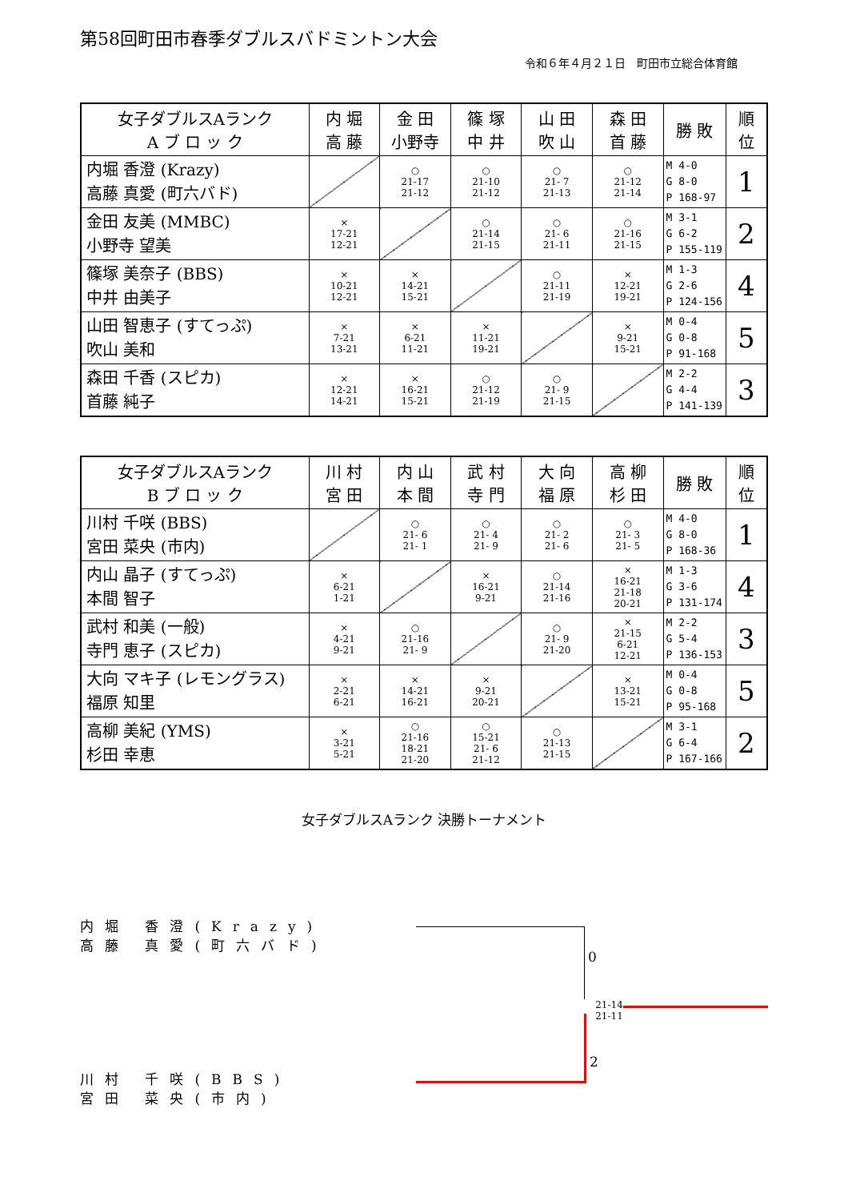第58回町田市春季ダブルスバドミントン大会
令和６年４月２１日　町田市立総合体育館
| 女子ダブルスAランク A ブ ロ ッ ク | 内 堀 高 藤 | 金 田 小野寺 | 篠 塚 中 井 | 山 田 吹 山 | 森 田 首 藤 | 勝 敗 | 順 位 |
| --- | --- | --- | --- | --- | --- | --- | --- |
| 内堀 香澄 (Krazy) 高藤 真愛 (町六バド) | | ○ 21-17 21-12 | ○ 21-10 21-12 | ○ 21- 7 21-13 | ○ 21-12 21-14 | M 4-0 G 8-0 P 168-97 | 1 |
| 金田 友美 (MMBC) 小野寺 望美 | × 17-21 12-21 | | ○ 21-14 21-15 | ○ 21- 6 21-11 | ○ 21-16 21-15 | M 3-1 G 6-2 P 155-119 | 2 |
| 篠塚 美奈子 (BBS) 中井 由美子 | × 10-21 12-21 | × 14-21 15-21 | | ○ 21-11 21-19 | × 12-21 19-21 | M 1-3 G 2-6 P 124-156 | 4 |
| 山田 智恵子 (すてっぷ) 吹山 美和 | × 7-21 13-21 | × 6-21 11-21 | × 11-21 19-21 | | × 9-21 15-21 | M 0-4 G 0-8 P 91-168 | 5 |
| 森田 千香 (スピカ) 首藤 純子 | × 12-21 14-21 | × 16-21 15-21 | ○ 21-12 21-19 | ○ 21- 9 21-15 | | M 2-2 G 4-4 P 141-139 | 3 |
| 女子ダブルスAランク B ブ ロ ッ ク | 川 村 宮 田 | 内 山 本 間 | 武 村 寺 門 | 大 向 福 原 | 高 柳 杉 田 | 勝 敗 | 順 位 |
| --- | --- | --- | --- | --- | --- | --- | --- |
| 川村 千咲 (BBS) 宮田 菜央 (市内) | | ○ 21- 6 21- 1 | ○ 21- 4 21- 9 | ○ 21- 2 21- 6 | ○ 21- 3 21- 5 | M 4-0 G 8-0 P 168-36 | 1 |
| 内山 晶子 (すてっぷ) 本間 智子 | × 6-21 1-21 | | × 16-21 9-21 | ○ 21-14 21-16 | × 16-21 21-18 20-21 | M 1-3 G 3-6 P 131-174 | 4 |
| 武村 和美 (一般) 寺門 恵子 (スピカ) | × 4-21 9-21 | ○ 21-16 21- 9 | | ○ 21- 9 21-20 | × 21-15 6-21 12-21 | M 2-2 G 5-4 P 136-153 | 3 |
| 大向 マキ子 (レモングラス) 福原 知里 | × 2-21 6-21 | × 14-21 16-21 | × 9-21 20-21 | | × 13-21 15-21 | M 0-4 G 0-8 P 95-168 | 5 |
| 高柳 美紀 (YMS) 杉田 幸恵 | × 3-21 5-21 | ○ 21-16 18-21 21-20 | ○ 15-21 21- 6 21-12 | ○ 21-13 21-15 | | M 3-1 G 6-4 P 167-166 | 2 |
女子ダブルスAランク 決勝トーナメント
内堀 香澄(Krazy)
高藤 真愛(町六バド)
0
21-14
21-11
川村 千咲(BBS)
宮田 菜央(市内)
2